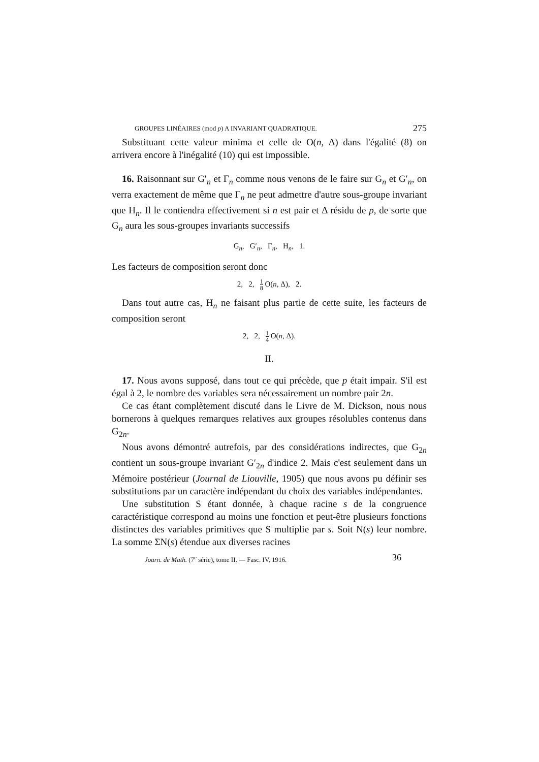GROUPES LINÉAIRES (mod p) A INVARIANT QUADRATIQUE. 275
Substituant cette valeur minima et celle de O(n, Δ) dans l'égalité (8) on arrivera encore à l'inégalité (10) qui est impossible.
16. Raisonnant sur G′<sub>n</sub> et Γ<sub>n</sub> comme nous venons de le faire sur G<sub>n</sub> et G′<sub>n</sub>, on verra exactement de même que Γ<sub>n</sub> ne peut admettre d'autre sous-groupe invariant que H<sub>n</sub>. Il le contiendra effectivement si n est pair et Δ résidu de p, de sorte que G<sub>n</sub> aura les sous-groupes invariants successifs
G<sub>n</sub>, G′<sub>n</sub>, Γ<sub>n</sub>, H<sub>n</sub>, 1.
Les facteurs de composition seront donc
2, 2, 1 8 O(n, Δ), 2.
Dans tout autre cas, H<sub>n</sub> ne faisant plus partie de cette suite, les facteurs de composition seront
2, 2, 1 4 O(n, Δ).
II.
17. Nous avons supposé, dans tout ce qui précède, que p était impair. S'il est égal à 2, le nombre des variables sera nécessairement un nombre pair 2n.
Ce cas étant complètement discuté dans le Livre de M. Dickson, nous nous bornerons à quelques remarques relatives aux groupes résolubles contenus dans G<sub>2n</sub>.
Nous avons démontré autrefois, par des considérations indirectes, que G<sub>2n</sub> contient un sous-groupe invariant G′<sub>2n</sub> d'indice 2. Mais c'est seulement dans un Mémoire postérieur (Journal de Liouville, 1905) que nous avons pu définir ses substitutions par un caractère indépendant du choix des variables indépendantes.
Une substitution S étant donnée, à chaque racine s de la congruence caractéristique correspond au moins une fonction et peut-être plusieurs fonctions distinctes des variables primitives que S multiplie par s. Soit N(s) leur nombre. La somme ΣN(s) étendue aux diverses racines
Journ. de Math. (7<sup>e</sup> série), tome II. — Fasc. IV, 1916. 36